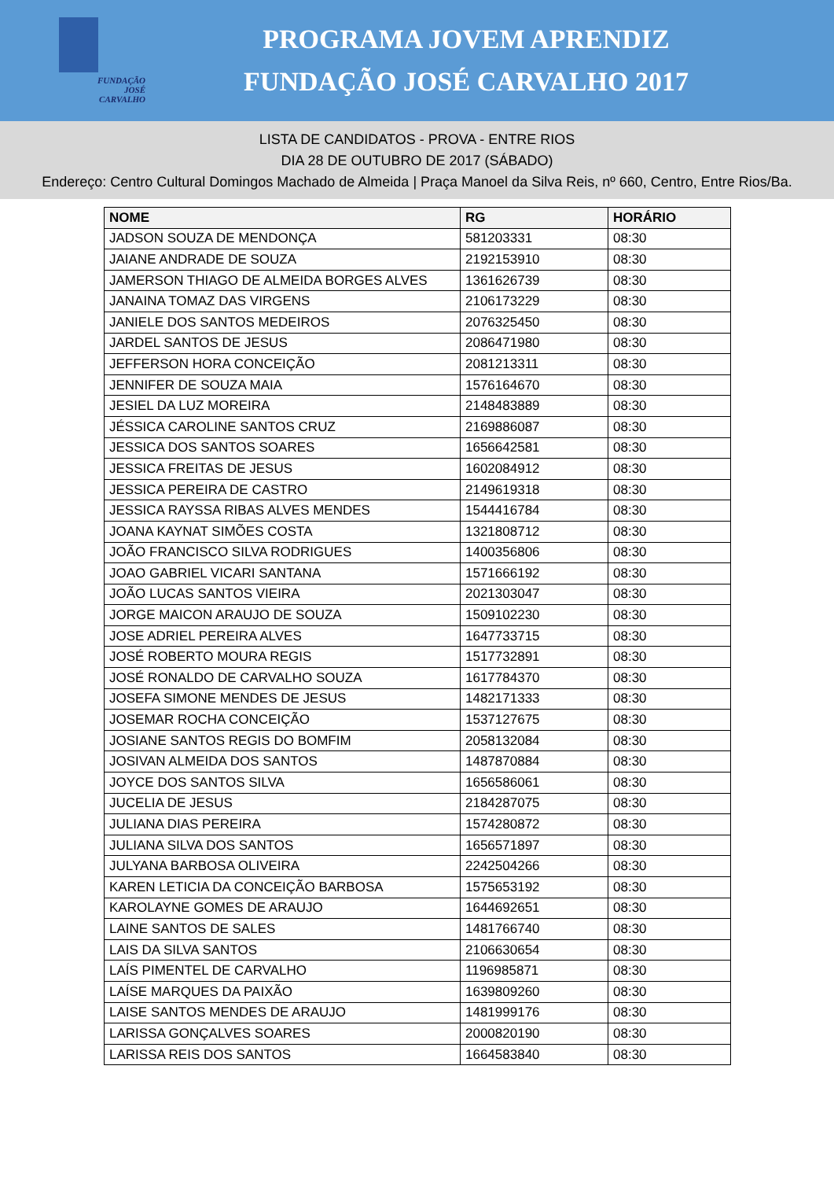FUNDAÇÃO
JOSÉ
CARVALHO
PROGRAMA JOVEM APRENDIZ
FUNDAÇÃO JOSÉ CARVALHO 2017
LISTA DE CANDIDATOS - PROVA - ENTRE RIOS
DIA 28 DE OUTUBRO DE 2017 (SÁBADO)
Endereço: Centro Cultural Domingos Machado de Almeida | Praça Manoel da Silva Reis, nº 660, Centro, Entre Rios/Ba.
| NOME | RG | HORÁRIO |
| --- | --- | --- |
| JADSON SOUZA DE MENDONÇA | 581203331 | 08:30 |
| JAIANE ANDRADE DE SOUZA | 2192153910 | 08:30 |
| JAMERSON THIAGO DE ALMEIDA BORGES ALVES | 1361626739 | 08:30 |
| JANAINA TOMAZ DAS VIRGENS | 2106173229 | 08:30 |
| JANIELE DOS SANTOS MEDEIROS | 2076325450 | 08:30 |
| JARDEL SANTOS DE JESUS | 2086471980 | 08:30 |
| JEFFERSON HORA CONCEIÇÃO | 2081213311 | 08:30 |
| JENNIFER DE SOUZA MAIA | 1576164670 | 08:30 |
| JESIEL DA LUZ MOREIRA | 2148483889 | 08:30 |
| JÉSSICA CAROLINE SANTOS CRUZ | 2169886087 | 08:30 |
| JESSICA DOS SANTOS SOARES | 1656642581 | 08:30 |
| JESSICA FREITAS DE JESUS | 1602084912 | 08:30 |
| JESSICA PEREIRA DE CASTRO | 2149619318 | 08:30 |
| JESSICA RAYSSA RIBAS ALVES MENDES | 1544416784 | 08:30 |
| JOANA KAYNAT SIMÕES COSTA | 1321808712 | 08:30 |
| JOÃO FRANCISCO SILVA RODRIGUES | 1400356806 | 08:30 |
| JOAO GABRIEL VICARI SANTANA | 1571666192 | 08:30 |
| JOÃO LUCAS SANTOS VIEIRA | 2021303047 | 08:30 |
| JORGE MAICON ARAUJO DE SOUZA | 1509102230 | 08:30 |
| JOSE ADRIEL PEREIRA ALVES | 1647733715 | 08:30 |
| JOSÉ ROBERTO MOURA REGIS | 1517732891 | 08:30 |
| JOSÉ RONALDO DE CARVALHO SOUZA | 1617784370 | 08:30 |
| JOSEFA SIMONE MENDES DE JESUS | 1482171333 | 08:30 |
| JOSEMAR ROCHA CONCEIÇÃO | 1537127675 | 08:30 |
| JOSIANE SANTOS REGIS DO BOMFIM | 2058132084 | 08:30 |
| JOSIVAN ALMEIDA DOS SANTOS | 1487870884 | 08:30 |
| JOYCE DOS SANTOS SILVA | 1656586061 | 08:30 |
| JUCELIA DE JESUS | 2184287075 | 08:30 |
| JULIANA DIAS PEREIRA | 1574280872 | 08:30 |
| JULIANA SILVA DOS SANTOS | 1656571897 | 08:30 |
| JULYANA BARBOSA OLIVEIRA | 2242504266 | 08:30 |
| KAREN LETICIA DA CONCEIÇÃO BARBOSA | 1575653192 | 08:30 |
| KAROLAYNE GOMES DE ARAUJO | 1644692651 | 08:30 |
| LAINE SANTOS DE SALES | 1481766740 | 08:30 |
| LAIS DA SILVA SANTOS | 2106630654 | 08:30 |
| LAÍS PIMENTEL DE CARVALHO | 1196985871 | 08:30 |
| LAÍSE MARQUES DA PAIXÃO | 1639809260 | 08:30 |
| LAISE SANTOS MENDES DE ARAUJO | 1481999176 | 08:30 |
| LARISSA GONÇALVES SOARES | 2000820190 | 08:30 |
| LARISSA REIS DOS SANTOS | 1664583840 | 08:30 |